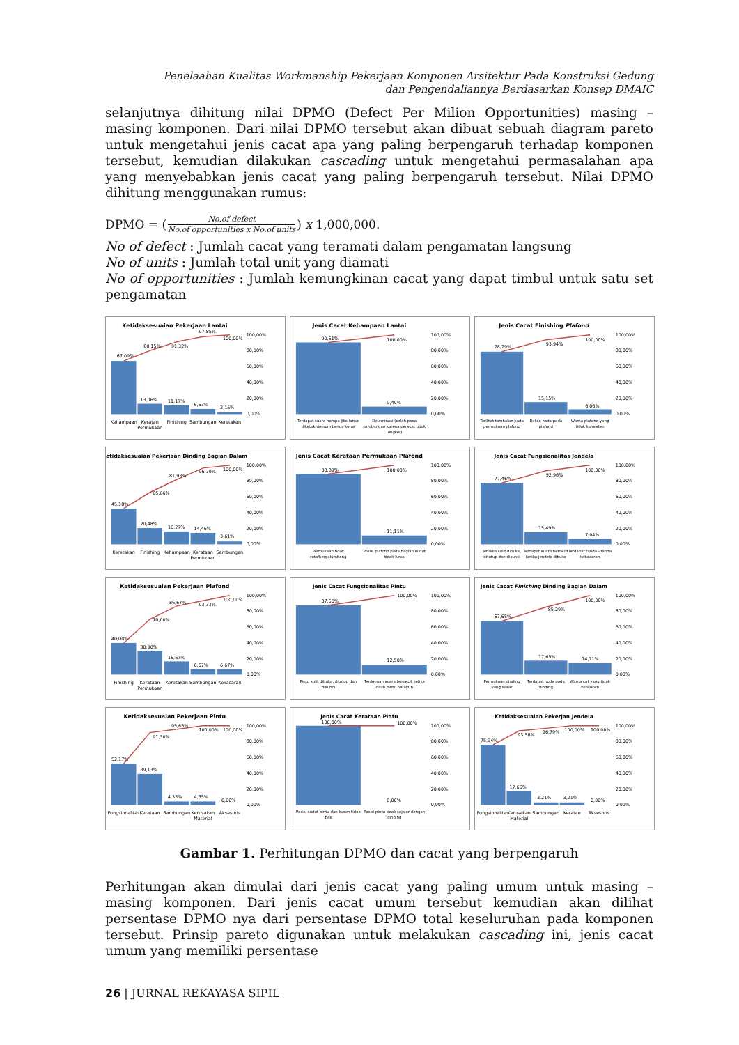Penelaahan Kualitas Workmanship Pekerjaan Komponen Arsitektur Pada Konstruksi Gedung
dan Pengendaliannya Berdasarkan Konsep DMAIC
selanjutnya dihitung nilai DPMO (Defect Per Milion Opportunities) masing – masing komponen. Dari nilai DPMO tersebut akan dibuat sebuah diagram pareto untuk mengetahui jenis cacat apa yang paling berpengaruh terhadap komponen tersebut, kemudian dilakukan cascading untuk mengetahui permasalahan apa yang menyebabkan jenis cacat yang paling berpengaruh tersebut. Nilai DPMO dihitung menggunakan rumus:
DPMO = (No.of defect No.of opportunities x No.of units) x 1,000,000.
No of defect : Jumlah cacat yang teramati dalam pengamatan langsung
No of units : Jumlah total unit yang diamati
No of opportunities : Jumlah kemungkinan cacat yang dapat timbul untuk satu set pengamatan
Ketidaksesuaian Pekerjaan Lantai
67,09%
80,15%
91,32%
97,85%
100,00%
13,06%
11,17%
6,53%
2,15%
0,00%
20,00%
40,00%
60,00%
80,00%
100,00%
Kehampaan
Keratan
Permukaan
Finishing
Sambungan
Keretakan
Jenis Cacat Kehampaan Lantai
90,51%
100,00%
9,49%
0,00%
20,00%
40,00%
60,00%
80,00%
100,00%
Terdapat suara hampa jika lantai
diketuk dengan benda keras
Delaminasi (celah pada
sambungan karena perekat tidak
lengket)
Jenis Cacat Finishing Plafond
78,79%
93,94%
100,00%
15,15%
6,06%
0,00%
20,00%
40,00%
60,00%
80,00%
100,00%
Terlihat tambalan pada
permukaan plafond
Bekas noda pada
plafond
Warna plafond yang
tidak konsisten
Ketidaksesuaian Pekerjaan Dinding Bagian Dalam
45,18%
65,66%
81,93%
96,39%
100,00%
20,48%
16,27%
14,46%
3,61%
0,00%
20,00%
40,00%
60,00%
80,00%
100,00%
Keretakan
Finishing
Kehampaan
Kerataan
Permukaan
Sambungan
Jenis Cacat Kerataan Permukaan Plafond
88,89%
100,00%
11,11%
0,00%
20,00%
40,00%
60,00%
80,00%
100,00%
Permukaan tidak
rata/bergelombang
Posisi plafond pada bagian sudut
tidak lurus
Jenis Cacat Fungsionalitas Jendela
77,46%
92,96%
100,00%
15,49%
7,04%
0,00%
20,00%
40,00%
60,00%
80,00%
100,00%
Jendela sulit dibuka,
ditutup dan dikunci
Terdapat suara berdecit
ketika jendela dibuka
Terdapat tanda - tanda
kebocoran
Ketidaksesuaian Pekerjaan Plafond
40,00%
70,00%
86,67%
93,33%
100,00%
30,00%
16,67%
6,67%
6,67%
0,00%
20,00%
40,00%
60,00%
80,00%
100,00%
Finishing
Kerataan
Permukaan
Keretakan
Sambungan
Kekasaran
Jenis Cacat Fungsionalitas Pintu
87,50%
100,00%
12,50%
0,00%
20,00%
40,00%
60,00%
80,00%
100,00%
Pintu sulit dibuka, ditutup dan
dikunci
Terdengan suara berdecit ketika
daun pintu berayun
Jenis Cacat Finishing Dinding Bagian Dalam
67,65%
85,29%
100,00%
17,65%
14,71%
0,00%
20,00%
40,00%
60,00%
80,00%
100,00%
Permukaan dinding
yang kasar
Terdapat noda pada
dinding
Warna cat yang tidak
konsisten
Ketidaksesuaian Pekerjaan Pintu
52,17%
91,30%
95,65%
100,00%
100,00%
39,13%
4,35%
4,35%
0,00%
0,00%
20,00%
40,00%
60,00%
80,00%
100,00%
Fungsionalitas
Kerataan
Sambungan
Kerusakan
Material
Aksesoris
Jenis Cacat Kerataan Pintu
100,00%
100,00%
0,00%
0,00%
20,00%
40,00%
60,00%
80,00%
100,00%
Posisi sudut pintu dan kusen tidak
pas
Posisi pintu tidak sejajar dengan
dinding
Ketidaksesuaian Pekerjan Jendela
75,94%
93,58%
96,79%
100,00%
100,00%
17,65%
3,21%
3,21%
0,00%
0,00%
20,00%
40,00%
60,00%
80,00%
100,00%
Fungsionalitas
Kerusakan
Material
Sambungan
Keratan
Aksesoris
Gambar 1. Perhitungan DPMO dan cacat yang berpengaruh
Perhitungan akan dimulai dari jenis cacat yang paling umum untuk masing – masing komponen. Dari jenis cacat umum tersebut kemudian akan dilihat persentase DPMO nya dari persentase DPMO total keseluruhan pada komponen tersebut. Prinsip pareto digunakan untuk melakukan cascading ini, jenis cacat umum yang memiliki persentase
26 | JURNAL REKAYASA SIPIL